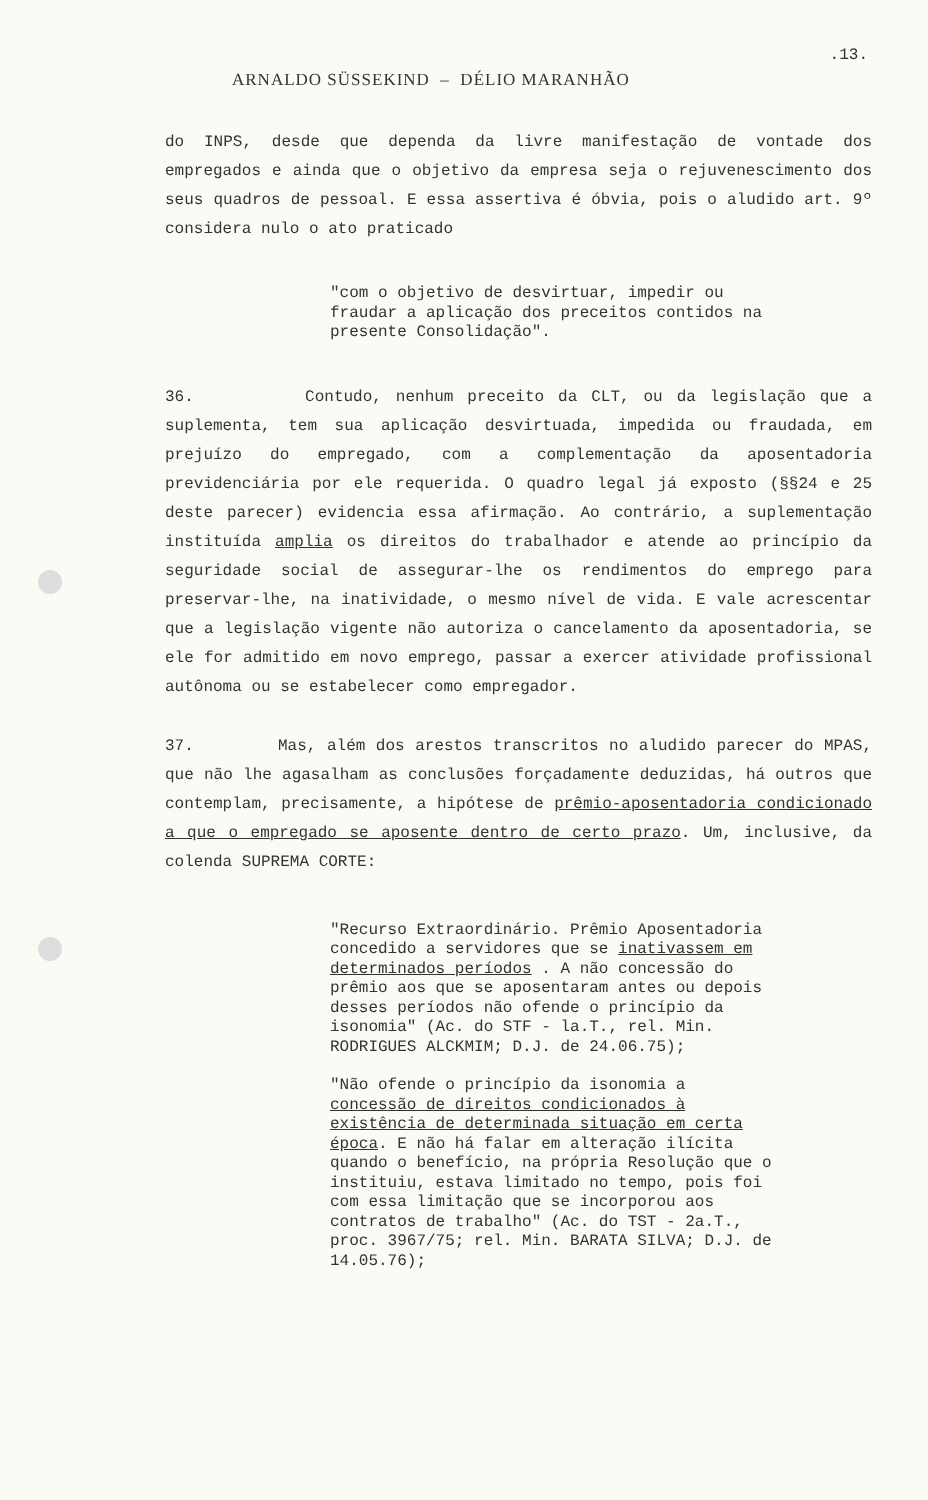.13.
ARNALDO SÜSSEKIND – DÉLIO MARANHÃO
do INPS, desde que dependa da livre manifestação de vontade dos empregados e ainda que o objetivo da empresa seja o rejuvenescimento dos seus quadros de pessoal. E essa assertiva é óbvia, pois o aludido art. 9º considera nulo o ato praticado
"com o objetivo de desvirtuar, impedir ou fraudar a aplicação dos preceitos contidos na presente Consolidação".
36. Contudo, nenhum preceito da CLT, ou da legislação que a suplementa, tem sua aplicação desvirtuada, impedida ou fraudada, em prejuízo do empregado, com a complementação da aposentadoria previdenciária por ele requerida. O quadro legal já exposto (§§24 e 25 deste parecer) evidencia essa afirmação. Ao contrário, a suplementação instituída amplia os direitos do trabalhador e atende ao princípio da seguridade social de assegurar-lhe os rendimentos do emprego para preservar-lhe, na inatividade, o mesmo nível de vida. E vale acrescentar que a legislação vigente não autoriza o cancelamento da aposentadoria, se ele for admitido em novo emprego, passar a exercer atividade profissional autônoma ou se estabelecer como empregador.
37. Mas, além dos arestos transcritos no aludido parecer do MPAS, que não lhe agasalham as conclusões forçadamente deduzidas, há outros que contemplam, precisamente, a hipótese de prêmio-aposentadoria condicionado a que o empregado se aposente dentro de certo prazo. Um, inclusive, da colenda SUPREMA CORTE:
"Recurso Extraordinário. Prêmio Aposentadoria concedido a servidores que se inativassem em determinados períodos . A não concessão do prêmio aos que se aposentaram antes ou depois desses períodos não ofende o princípio da isonomia" (Ac. do STF - la.T., rel. Min. RODRIGUES ALCKMIM; D.J. de 24.06.75);
"Não ofende o princípio da isonomia a concessão de direitos condicionados à existência de determinada situação em certa época. E não há falar em alteração ilícita quando o benefício, na própria Resolução que o instituiu, estava limitado no tempo, pois foi com essa limitação que se incorporou aos contratos de trabalho" (Ac. do TST - 2a.T., proc. 3967/75; rel. Min. BARATA SILVA; D.J. de 14.05.76);